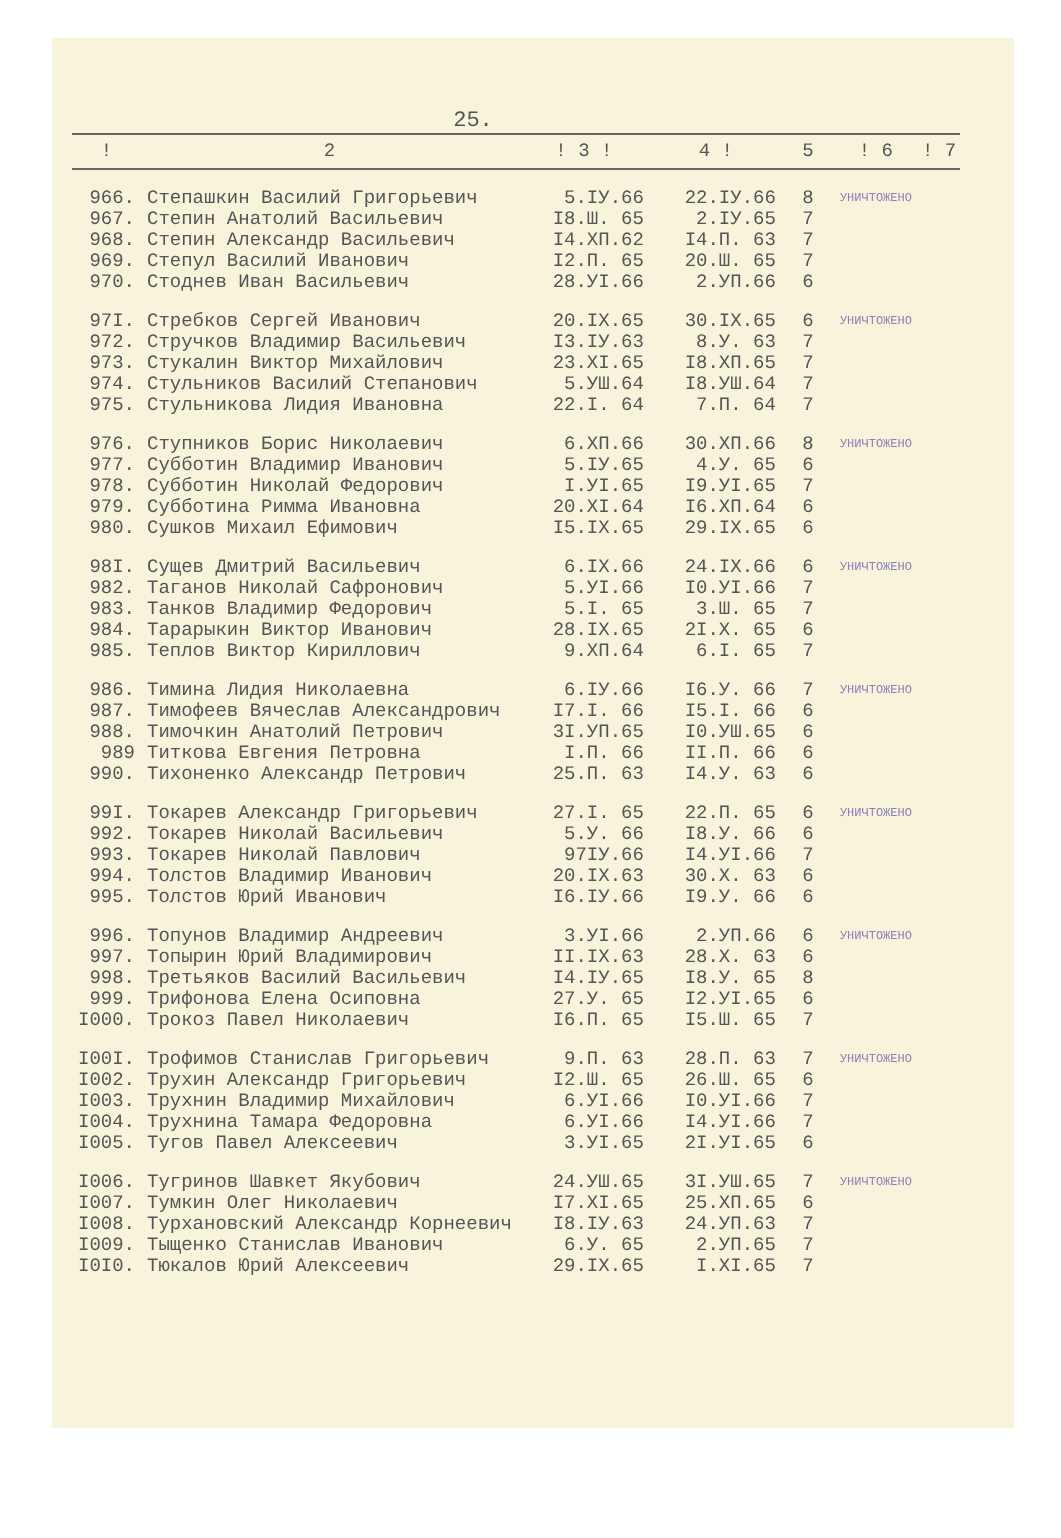25.
| ! | 2 | ! 3 ! | 4 ! | 5 | ! 6 | ! 7 |
| --- | --- | --- | --- | --- | --- | --- |
| 966. | Степашкин Василий Григорьевич | 5.IУ.66 | 22.IУ.66 | 8 | УНИЧТОЖЕНО | |
| 967. | Степин Анатолий Васильевич | I8.Ш. 65 | 2.IУ.65 | 7 | | |
| 968. | Степин Александр Васильевич | I4.XП.62 | I4.П. 63 | 7 | | |
| 969. | Степул Василий Иванович | I2.П. 65 | 20.Ш. 65 | 7 | | |
| 970. | Стоднев Иван Васильевич | 28.УI.66 | 2.УП.66 | 6 | | |
| 97I. | Стребков Сергей Иванович | 20.IX.65 | 30.IX.65 | 6 | УНИЧТОЖЕНО | |
| 972. | Стручков Владимир Васильевич | I3.IУ.63 | 8.У. 63 | 7 | | |
| 973. | Стукалин Виктор Михайлович | 23.XI.65 | I8.XП.65 | 7 | | |
| 974. | Стульников Василий Степанович | 5.УШ.64 | I8.УШ.64 | 7 | | |
| 975. | Стульникова Лидия Ивановна | 22.I. 64 | 7.П. 64 | 7 | | |
| 976. | Ступников Борис Николаевич | 6.XП.66 | 30.XП.66 | 8 | УНИЧТОЖЕНО | |
| 977. | Субботин Владимир Иванович | 5.IУ.65 | 4.У. 65 | 6 | | |
| 978. | Субботин Николай Федорович | I.УI.65 | I9.УI.65 | 7 | | |
| 979. | Субботина Римма Ивановна | 20.XI.64 | I6.XП.64 | 6 | | |
| 980. | Сушков Михаил Ефимович | I5.IX.65 | 29.IX.65 | 6 | | |
| 98I. | Сущев Дмитрий Васильевич | 6.IX.66 | 24.IX.66 | 6 | УНИЧТОЖЕНО | |
| 982. | Таганов Николай Сафронович | 5.УI.66 | I0.УI.66 | 7 | | |
| 983. | Танков Владимир Федорович | 5.I. 65 | 3.Ш. 65 | 7 | | |
| 984. | Тарарыкин Виктор Иванович | 28.IX.65 | 2I.X. 65 | 6 | | |
| 985. | Теплов Виктор Кириллович | 9.XП.64 | 6.I. 65 | 7 | | |
| 986. | Тимина Лидия Николаевна | 6.IУ.66 | I6.У. 66 | 7 | УНИЧТОЖЕНО | |
| 987. | Тимофеев Вячеслав Александрович | I7.I. 66 | I5.I. 66 | 6 | | |
| 988. | Тимочкин Анатолий Петрович | 3I.УП.65 | I0.УШ.65 | 6 | | |
| 989 | Титкова Евгения Петровна | I.П. 66 | II.П. 66 | 6 | | |
| 990. | Тихоненко Александр Петрович | 25.П. 63 | I4.У. 63 | 6 | | |
| 99I. | Токарев Александр Григорьевич | 27.I. 65 | 22.П. 65 | 6 | УНИЧТОЖЕНО | |
| 992. | Токарев Николай Васильевич | 5.У. 66 | I8.У. 66 | 6 | | |
| 993. | Токарев Николай Павлович | 97IУ.66 | I4.УI.66 | 7 | | |
| 994. | Толстов Владимир Иванович | 20.IX.63 | 30.X. 63 | 6 | | |
| 995. | Толстов Юрий Иванович | I6.IУ.66 | I9.У. 66 | 6 | | |
| 996. | Топунов Владимир Андреевич | 3.УI.66 | 2.УП.66 | 6 | УНИЧТОЖЕНО | |
| 997. | Топырин Юрий Владимирович | II.IX.63 | 28.X. 63 | 6 | | |
| 998. | Третьяков Василий Васильевич | I4.IУ.65 | I8.У. 65 | 8 | | |
| 999. | Трифонова Елена Осиповна | 27.У. 65 | I2.УI.65 | 6 | | |
| I000. | Трокоз Павел Николаевич | I6.П. 65 | I5.Ш. 65 | 7 | | |
| I00I. | Трофимов Станислав Григорьевич | 9.П. 63 | 28.П. 63 | 7 | УНИЧТОЖЕНО | |
| I002. | Трухин Александр Григорьевич | I2.Ш. 65 | 26.Ш. 65 | 6 | | |
| I003. | Трухнин Владимир Михайлович | 6.УI.66 | I0.УI.66 | 7 | | |
| I004. | Трухнина Тамара Федоровна | 6.УI.66 | I4.УI.66 | 7 | | |
| I005. | Тугов Павел Алексеевич | 3.УI.65 | 2I.УI.65 | 6 | | |
| I006. | Тугринов Шавкет Якубович | 24.УШ.65 | 3I.УШ.65 | 7 | УНИЧТОЖЕНО | |
| I007. | Тумкин Олег Николаевич | I7.XI.65 | 25.XП.65 | 6 | | |
| I008. | Турхановский Александр Корнеевич | I8.IУ.63 | 24.УП.63 | 7 | | |
| I009. | Тыщенко Станислав Иванович | 6.У. 65 | 2.УП.65 | 7 | | |
| I0I0. | Тюкалов Юрий Алексеевич | 29.IX.65 | I.XI.65 | 7 | | |